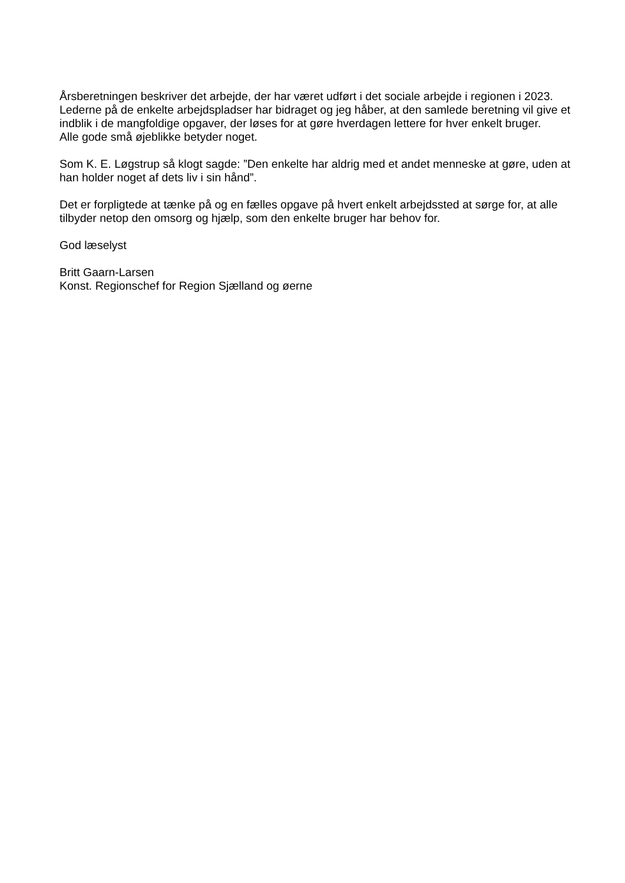Årsberetningen beskriver det arbejde, der har været udført i det sociale arbejde i regionen i 2023.
Lederne på de enkelte arbejdspladser har bidraget og jeg håber, at den samlede beretning vil give et indblik i de mangfoldige opgaver, der løses for at gøre hverdagen lettere for hver enkelt bruger.
Alle gode små øjeblikke betyder noget.
Som K. E. Løgstrup så klogt sagde: ”Den enkelte har aldrig med et andet menneske at gøre, uden at han holder noget af dets liv i sin hånd”.
Det er forpligtede at tænke på og en fælles opgave på hvert enkelt arbejdssted at sørge for, at alle tilbyder netop den omsorg og hjælp, som den enkelte bruger har behov for.
God læselyst
Britt Gaarn-Larsen
Konst. Regionschef for Region Sjælland og øerne